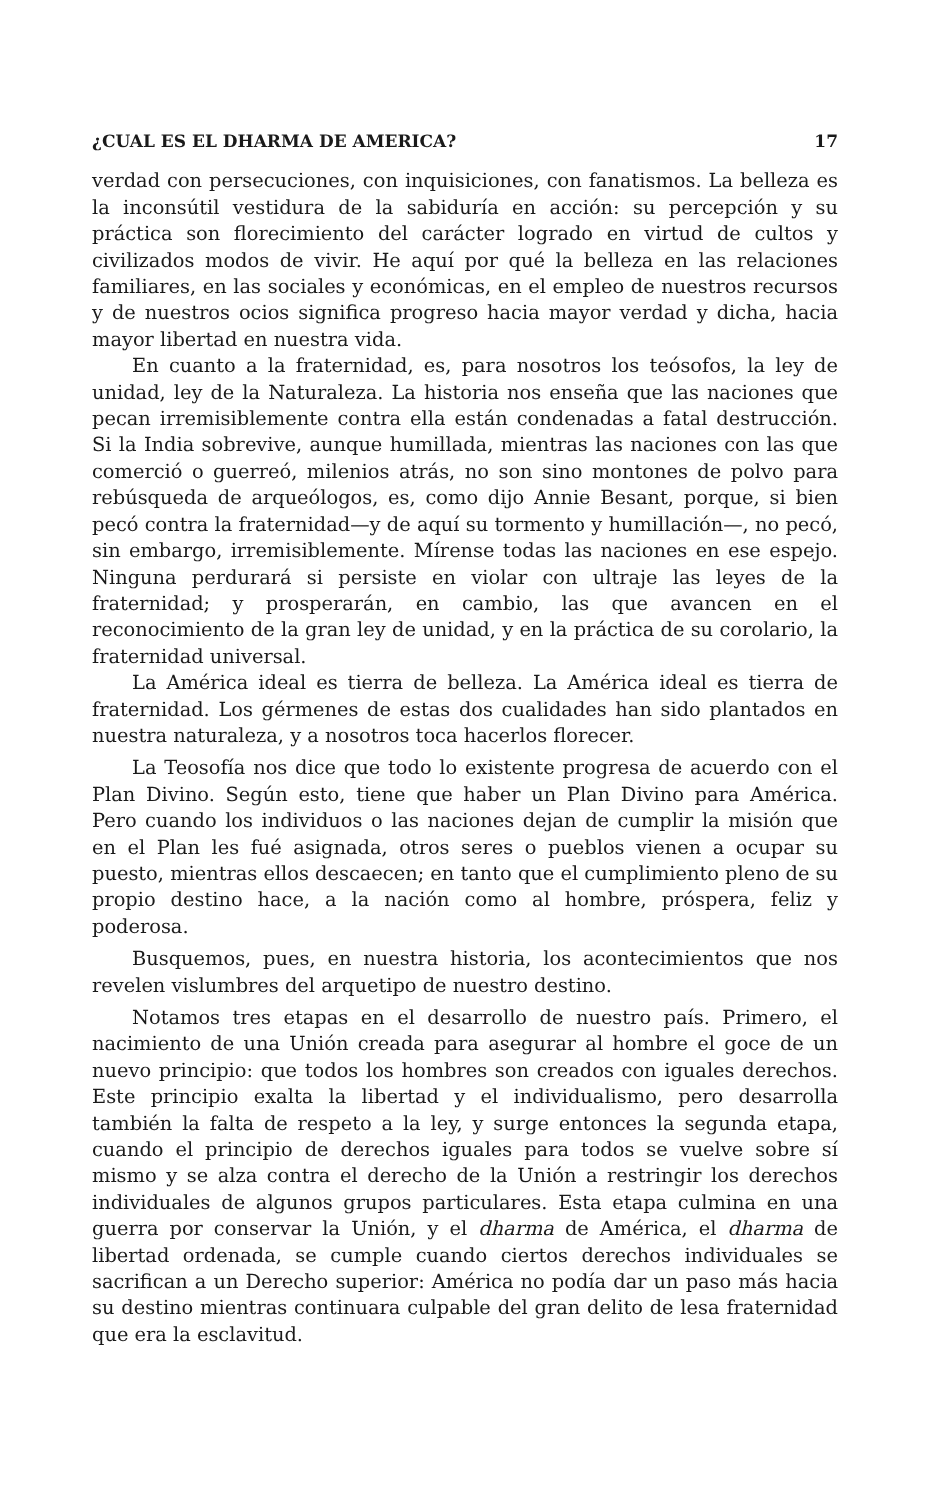¿CUAL ES EL DHARMA DE AMERICA? 17
verdad con persecuciones, con inquisiciones, con fanatismos. La belleza es la inconsútil vestidura de la sabiduría en acción: su percepción y su práctica son florecimiento del carácter logrado en virtud de cultos y civilizados modos de vivir. He aquí por qué la belleza en las relaciones familiares, en las sociales y económicas, en el empleo de nuestros recursos y de nuestros ocios significa progreso hacia mayor verdad y dicha, hacia mayor libertad en nuestra vida.
En cuanto a la fraternidad, es, para nosotros los teósofos, la ley de unidad, ley de la Naturaleza. La historia nos enseña que las naciones que pecan irremisiblemente contra ella están condenadas a fatal destrucción. Si la India sobrevive, aunque humillada, mientras las naciones con las que comerció o guerreó, milenios atrás, no son sino montones de polvo para rebúsqueda de arqueólogos, es, como dijo Annie Besant, porque, si bien pecó contra la fraternidad—y de aquí su tormento y humillación—, no pecó, sin embargo, irremisiblemente. Mírense todas las naciones en ese espejo. Ninguna perdurará si persiste en violar con ultraje las leyes de la fraternidad; y prosperarán, en cambio, las que avancen en el reconocimiento de la gran ley de unidad, y en la práctica de su corolario, la fraternidad universal.
La América ideal es tierra de belleza. La América ideal es tierra de fraternidad. Los gérmenes de estas dos cualidades han sido plantados en nuestra naturaleza, y a nosotros toca hacerlos florecer.
La Teosofía nos dice que todo lo existente progresa de acuerdo con el Plan Divino. Según esto, tiene que haber un Plan Divino para América. Pero cuando los individuos o las naciones dejan de cumplir la misión que en el Plan les fué asignada, otros seres o pueblos vienen a ocupar su puesto, mientras ellos descaecen; en tanto que el cumplimiento pleno de su propio destino hace, a la nación como al hombre, próspera, feliz y poderosa.
Busquemos, pues, en nuestra historia, los acontecimientos que nos revelen vislumbres del arquetipo de nuestro destino.
Notamos tres etapas en el desarrollo de nuestro país. Primero, el nacimiento de una Unión creada para asegurar al hombre el goce de un nuevo principio: que todos los hombres son creados con iguales derechos. Este principio exalta la libertad y el individualismo, pero desarrolla también la falta de respeto a la ley, y surge entonces la segunda etapa, cuando el principio de derechos iguales para todos se vuelve sobre sí mismo y se alza contra el derecho de la Unión a restringir los derechos individuales de algunos grupos particulares. Esta etapa culmina en una guerra por conservar la Unión, y el dharma de América, el dharma de libertad ordenada, se cumple cuando ciertos derechos individuales se sacrifican a un Derecho superior: América no podía dar un paso más hacia su destino mientras continuara culpable del gran delito de lesa fraternidad que era la esclavitud.